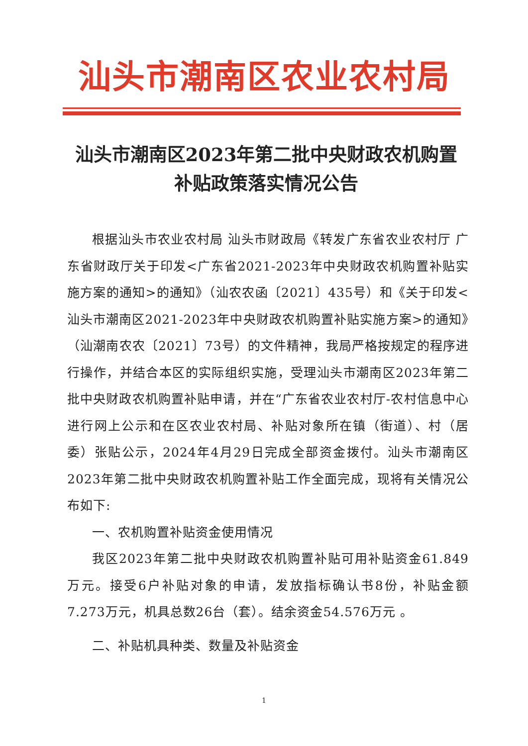汕头市潮南区农业农村局
汕头市潮南区2023年第二批中央财政农机购置
补贴政策落实情况公告
根据汕头市农业农村局 汕头市财政局《转发广东省农业农村厅 广东省财政厅关于印发<广东省2021-2023年中央财政农机购置补贴实施方案的通知>的通知》（汕农农函〔2021〕435号）和《关于印发<汕头市潮南区2021-2023年中央财政农机购置补贴实施方案>的通知》（汕潮南农农〔2021〕73号）的文件精神，我局严格按规定的程序进行操作，并结合本区的实际组织实施，受理汕头市潮南区2023年第二批中央财政农机购置补贴申请，并在“广东省农业农村厅-农村信息中心进行网上公示和在区农业农村局、补贴对象所在镇（街道）、村（居委）张贴公示，2024年4月29日完成全部资金拨付。汕头市潮南区2023年第二批中央财政农机购置补贴工作全面完成，现将有关情况公布如下:
一、农机购置补贴资金使用情况
我区2023年第二批中央财政农机购置补贴可用补贴资金61.849万元。接受6户补贴对象的申请，发放指标确认书8份，补贴金额7.273万元，机具总数26台（套）。结余资金54.576万元 。
二、补贴机具种类、数量及补贴资金
1